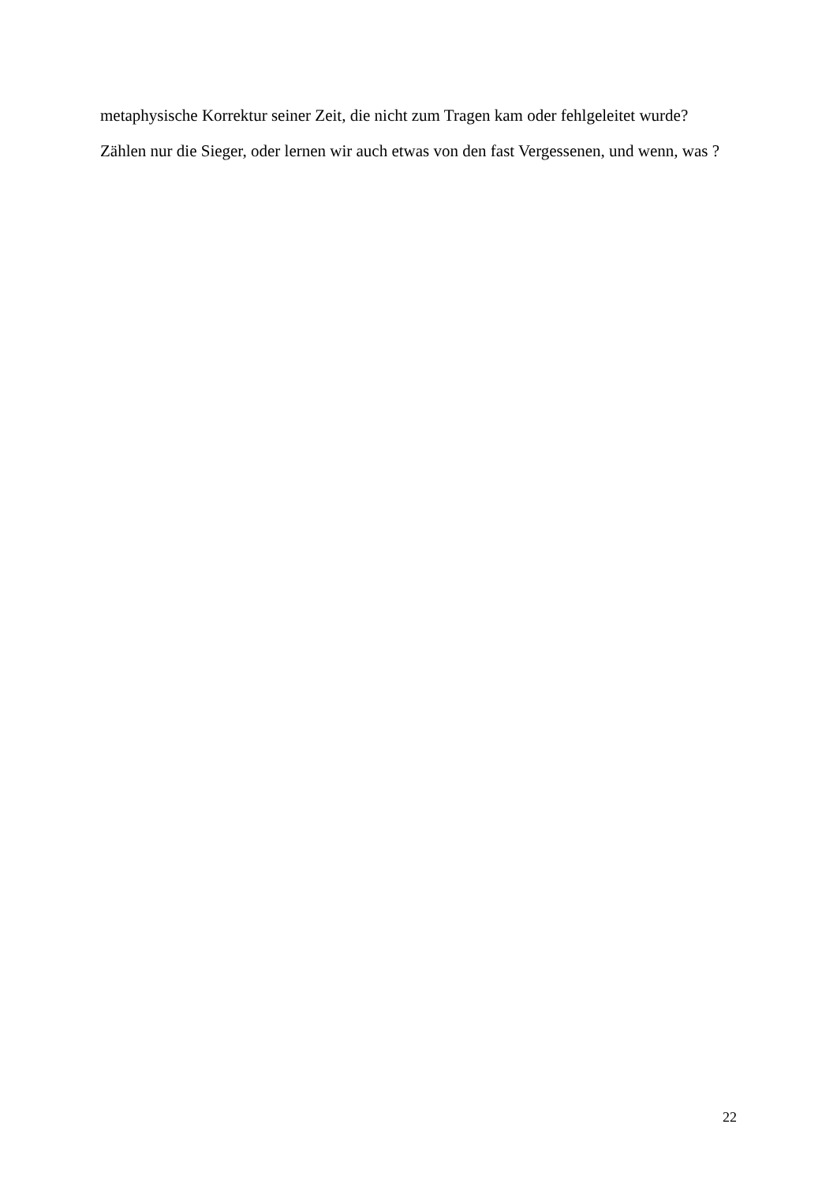metaphysische Korrektur seiner Zeit, die nicht zum Tragen kam oder fehlgeleitet wurde?
Zählen nur die Sieger, oder lernen wir auch etwas von den fast Vergessenen, und wenn, was ?
22